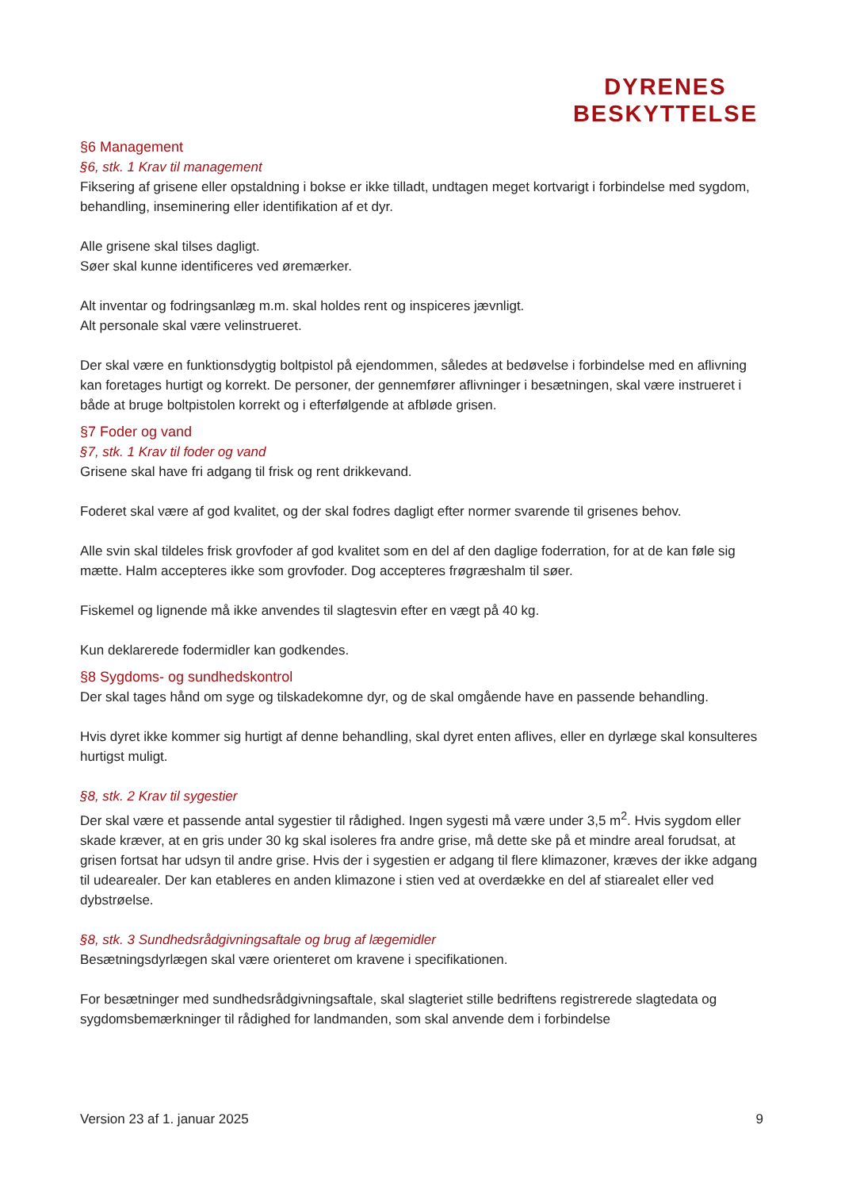DYRENES
BESKYTTELSE
§6 Management
§6, stk. 1 Krav til management
Fiksering af grisene eller opstaldning i bokse er ikke tilladt, undtagen meget kortvarigt i forbindelse med sygdom, behandling, inseminering eller identifikation af et dyr.
Alle grisene skal tilses dagligt.
Søer skal kunne identificeres ved øremærker.
Alt inventar og fodringsanlæg m.m. skal holdes rent og inspiceres jævnligt.
Alt personale skal være velinstrueret.
Der skal være en funktionsdygtig boltpistol på ejendommen, således at bedøvelse i forbindelse med en aflivning kan foretages hurtigt og korrekt. De personer, der gennemfører aflivninger i besætningen, skal være instrueret i både at bruge boltpistolen korrekt og i efterfølgende at afbløde grisen.
§7 Foder og vand
§7, stk. 1 Krav til foder og vand
Grisene skal have fri adgang til frisk og rent drikkevand.
Foderet skal være af god kvalitet, og der skal fodres dagligt efter normer svarende til grisenes behov.
Alle svin skal tildeles frisk grovfoder af god kvalitet som en del af den daglige foderration, for at de kan føle sig mætte. Halm accepteres ikke som grovfoder. Dog accepteres frøgræshalm til søer.
Fiskemel og lignende må ikke anvendes til slagtesvin efter en vægt på 40 kg.
Kun deklarerede fodermidler kan godkendes.
§8 Sygdoms- og sundhedskontrol
Der skal tages hånd om syge og tilskadekomne dyr, og de skal omgående have en passende behandling.
Hvis dyret ikke kommer sig hurtigt af denne behandling, skal dyret enten aflives, eller en dyrlæge skal konsulteres hurtigst muligt.
§8, stk. 2 Krav til sygestier
Der skal være et passende antal sygestier til rådighed. Ingen sygesti må være under 3,5 m<sup>2</sup>. Hvis sygdom eller skade kræver, at en gris under 30 kg skal isoleres fra andre grise, må dette ske på et mindre areal forudsat, at grisen fortsat har udsyn til andre grise. Hvis der i sygestien er adgang til flere klimazoner, kræves der ikke adgang til udearealer. Der kan etableres en anden klimazone i stien ved at overdække en del af stiarealet eller ved dybstrøelse.
§8, stk. 3 Sundhedsrådgivningsaftale og brug af lægemidler
Besætningsdyrlægen skal være orienteret om kravene i specifikationen.
For besætninger med sundhedsrådgivningsaftale, skal slagteriet stille bedriftens registrerede slagtedata og sygdomsbemærkninger til rådighed for landmanden, som skal anvende dem i forbindelse
Version 23 af 1. januar 2025 9